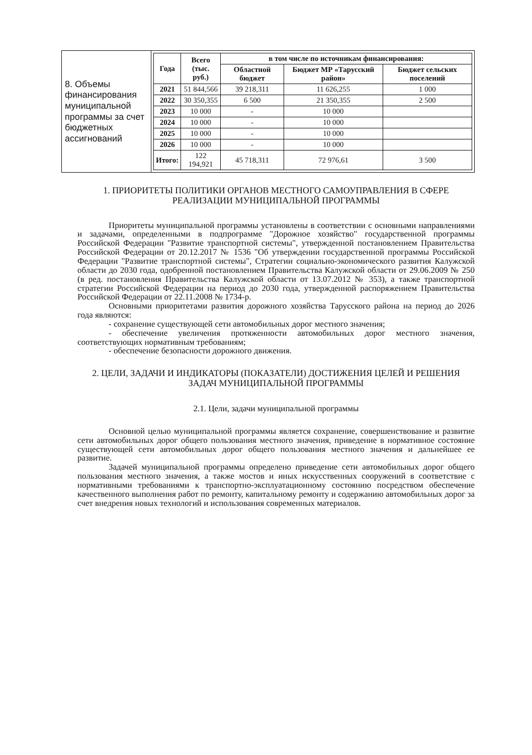| 8. Объемы финансирования муниципальной программы за счет бюджетных ассигнований | / Года / Всего (тыс. руб.) / в том числе по источникам финансирования: / / / / --- / --- / --- / --- / --- / / / / Областной бюджет / Бюджет МР «Тарусский район» / Бюджет сельских поселений / / 2021 / 51 844,566 / 39 218,311 / 11 626,255 / 1 000 / / 2022 / 30 350,355 / 6 500 / 21 350,355 / 2 500 / / 2023 / 10 000 / - / 10 000 / / / 2024 / 10 000 / - / 10 000 / / / 2025 / 10 000 / - / 10 000 / / / 2026 / 10 000 / - / 10 000 / / / Итого: / 122 194,921 / 45 718,311 / 72 976,61 / 3 500 / |
1. ПРИОРИТЕТЫ ПОЛИТИКИ ОРГАНОВ МЕСТНОГО САМОУПРАВЛЕНИЯ В СФЕРЕ РЕАЛИЗАЦИИ МУНИЦИПАЛЬНОЙ ПРОГРАММЫ
Приоритеты муниципальной программы установлены в соответствии с основными направлениями и задачами, определенными в подпрограмме "Дорожное хозяйство" государственной программы Российской Федерации "Развитие транспортной системы", утвержденной постановлением Правительства Российской Федерации от 20.12.2017 № 1536 "Об утверждении государственной программы Российской Федерации "Развитие транспортной системы", Стратегии социально-экономического развития Калужской области до 2030 года, одобренной постановлением Правительства Калужской области от 29.06.2009 № 250 (в ред. постановления Правительства Калужской области от 13.07.2012 № 353), а также транспортной стратегии Российской Федерации на период до 2030 года, утвержденной распоряжением Правительства Российской Федерации от 22.11.2008 № 1734-р.
Основными приоритетами развития дорожного хозяйства Тарусского района на период до 2026 года являются:
- сохранение существующей сети автомобильных дорог местного значения;
- обеспечение увеличения протяженности автомобильных дорог местного значения, соответствующих нормативным требованиям;
- обеспечение безопасности дорожного движения.
2. ЦЕЛИ, ЗАДАЧИ И ИНДИКАТОРЫ (ПОКАЗАТЕЛИ) ДОСТИЖЕНИЯ ЦЕЛЕЙ И РЕШЕНИЯ ЗАДАЧ МУНИЦИПАЛЬНОЙ ПРОГРАММЫ
2.1. Цели, задачи муниципальной программы
Основной целью муниципальной программы является сохранение, совершенствование и развитие сети автомобильных дорог общего пользования местного значения, приведение в нормативное состояние существующей сети автомобильных дорог общего пользования местного значения и дальнейшее ее развитие.
Задачей муниципальной программы определено приведение сети автомобильных дорог общего пользования местного значения, а также мостов и иных искусственных сооружений в соответствие с нормативными требованиями к транспортно-эксплуатационному состоянию посредством обеспечение качественного выполнения работ по ремонту, капитальному ремонту и содержанию автомобильных дорог за счет внедрения новых технологий и использования современных материалов.